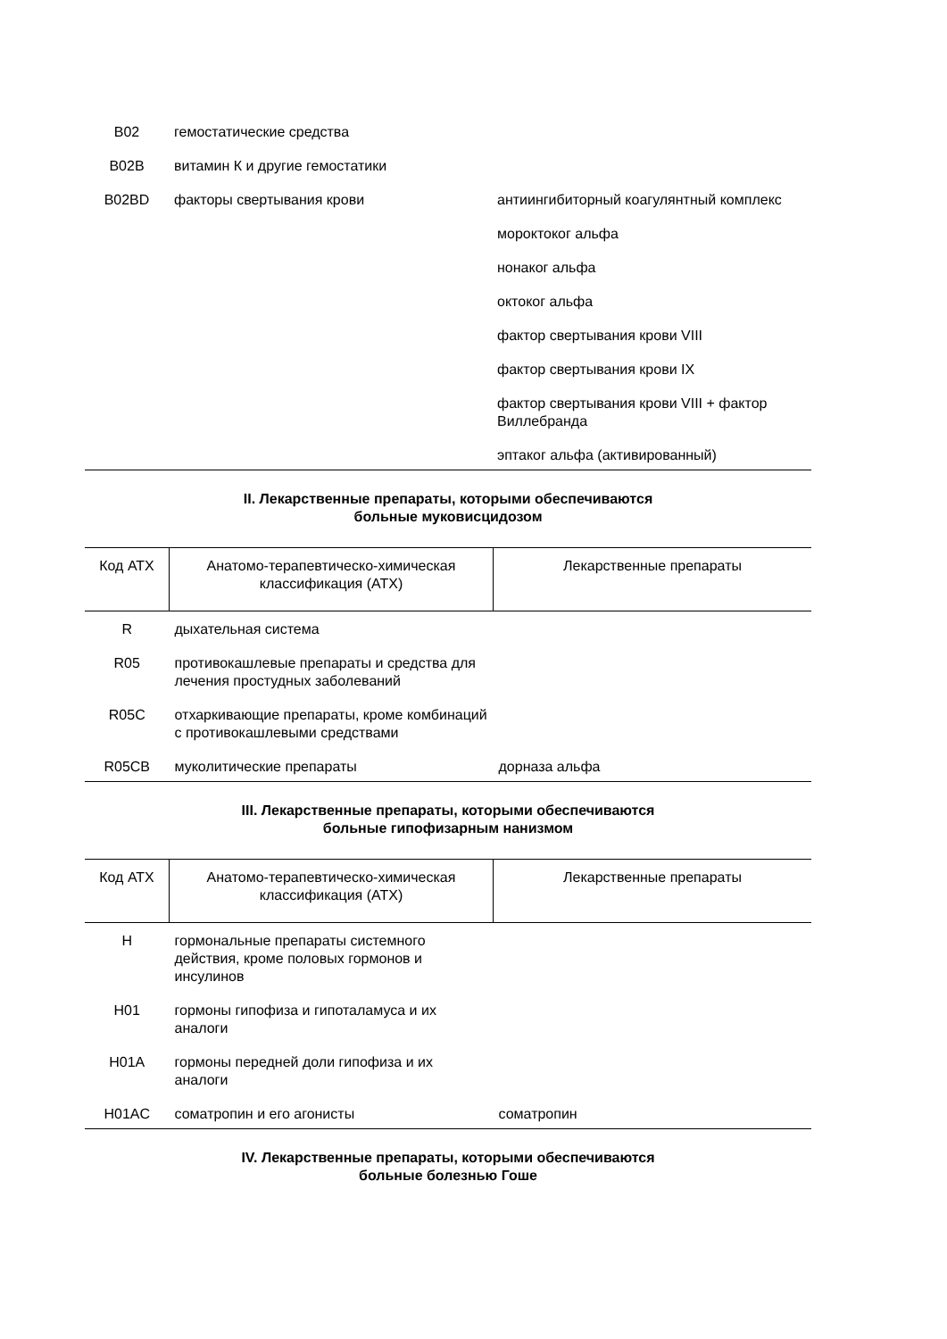| B02 | гемостатические средства | |
| B02B | витамин К и другие гемостатики | |
| B02BD | факторы свертывания крови | антиингибиторный коагулянтный комплекс |
| | | мороктоког альфа |
| | | нонаког альфа |
| | | октоког альфа |
| | | фактор свертывания крови VIII |
| | | фактор свертывания крови IX |
| | | фактор свертывания крови VIII + фактор Виллебранда |
| | | эптаког альфа (активированный) |
II. Лекарственные препараты, которыми обеспечиваются
больные муковисцидозом
| Код АТХ | Анатомо-терапевтическо-химическая классификация (АТХ) | Лекарственные препараты |
| --- | --- | --- |
| R | дыхательная система | |
| R05 | противокашлевые препараты и средства для лечения простудных заболеваний | |
| R05C | отхаркивающие препараты, кроме комбинаций с противокашлевыми средствами | |
| R05CB | муколитические препараты | дорназа альфа |
III. Лекарственные препараты, которыми обеспечиваются
больные гипофизарным нанизмом
| Код АТХ | Анатомо-терапевтическо-химическая классификация (АТХ) | Лекарственные препараты |
| --- | --- | --- |
| H | гормональные препараты системного действия, кроме половых гормонов и инсулинов | |
| H01 | гормоны гипофиза и гипоталамуса и их аналоги | |
| H01A | гормоны передней доли гипофиза и их аналоги | |
| H01AC | соматропин и его агонисты | соматропин |
IV. Лекарственные препараты, которыми обеспечиваются
больные болезнью Гоше